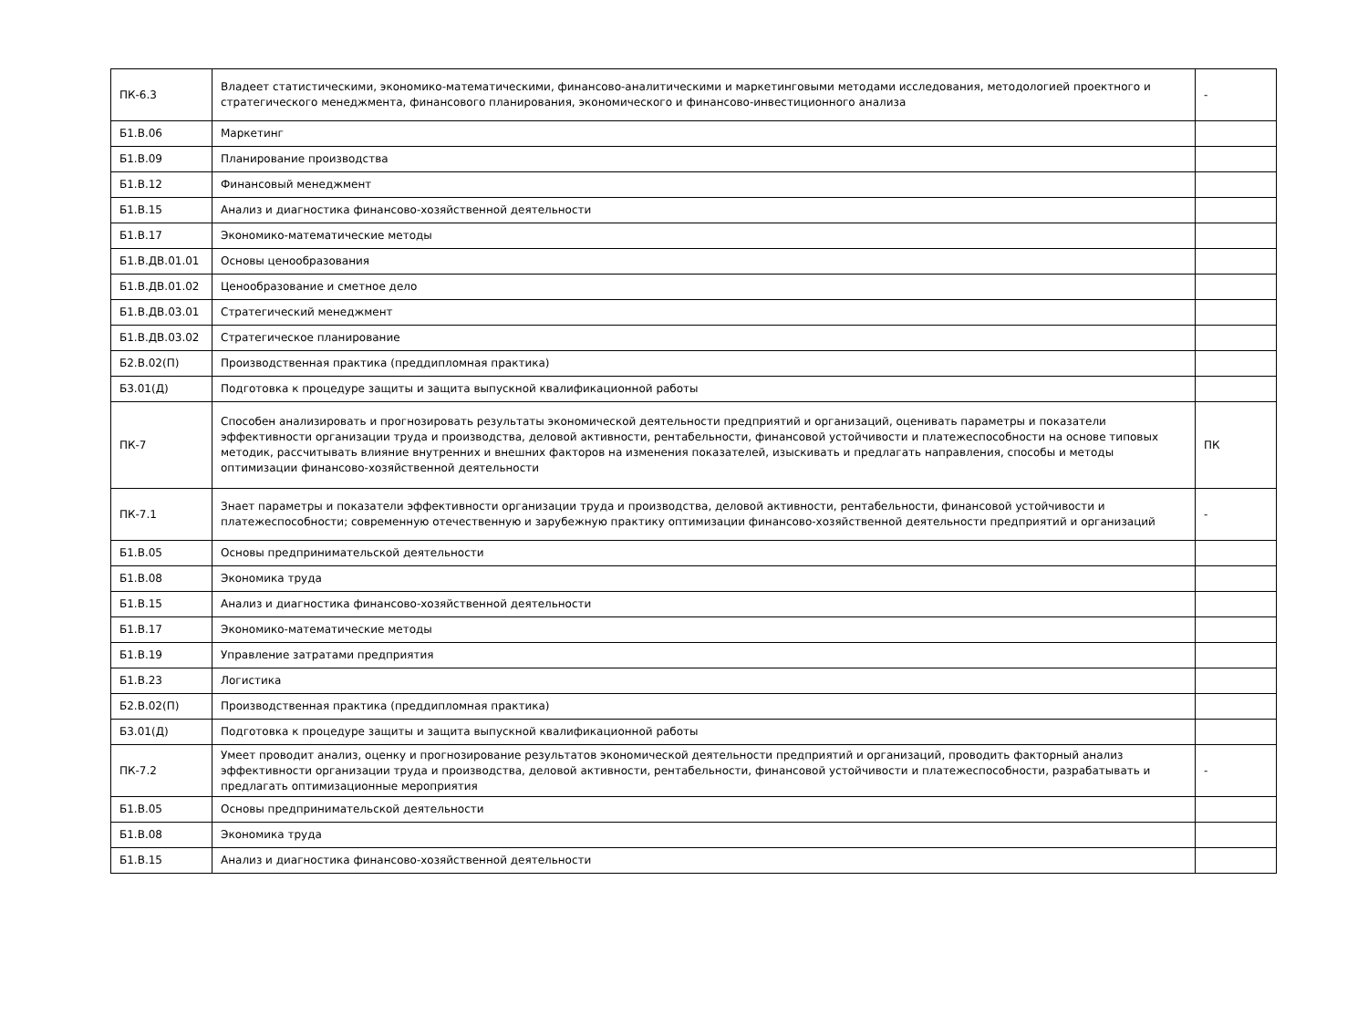| ПК-6.3 | Владеет статистическими, экономико-математическими, финансово-аналитическими и маркетинговыми методами исследования, методологией проектного и стратегического менеджмента, финансового планирования, экономического и финансово-инвестиционного анализа | - |
| Б1.В.06 | Маркетинг | |
| Б1.В.09 | Планирование производства | |
| Б1.В.12 | Финансовый менеджмент | |
| Б1.В.15 | Анализ и диагностика финансово-хозяйственной деятельности | |
| Б1.В.17 | Экономико-математические методы | |
| Б1.В.ДВ.01.01 | Основы ценообразования | |
| Б1.В.ДВ.01.02 | Ценообразование и сметное дело | |
| Б1.В.ДВ.03.01 | Стратегический менеджмент | |
| Б1.В.ДВ.03.02 | Стратегическое планирование | |
| Б2.В.02(П) | Производственная практика (преддипломная практика) | |
| Б3.01(Д) | Подготовка к процедуре защиты и защита выпускной квалификационной работы | |
| ПК-7 | Способен анализировать и прогнозировать результаты экономической деятельности предприятий и организаций, оценивать параметры и показатели эффективности организации труда и производства, деловой активности, рентабельности, финансовой устойчивости и платежеспособности на основе типовых методик, рассчитывать влияние внутренних и внешних факторов на изменения показателей, изыскивать и предлагать направления, способы и методы оптимизации финансово-хозяйственной деятельности | ПК |
| ПК-7.1 | Знает параметры и показатели эффективности организации труда и производства, деловой активности, рентабельности, финансовой устойчивости и платежеспособности; современную отечественную и зарубежную практику оптимизации финансово-хозяйственной деятельности предприятий и организаций | - |
| Б1.В.05 | Основы предпринимательской деятельности | |
| Б1.В.08 | Экономика труда | |
| Б1.В.15 | Анализ и диагностика финансово-хозяйственной деятельности | |
| Б1.В.17 | Экономико-математические методы | |
| Б1.В.19 | Управление затратами предприятия | |
| Б1.В.23 | Логистика | |
| Б2.В.02(П) | Производственная практика (преддипломная практика) | |
| Б3.01(Д) | Подготовка к процедуре защиты и защита выпускной квалификационной работы | |
| ПК-7.2 | Умеет проводит анализ, оценку и прогнозирование результатов экономической деятельности предприятий и организаций, проводить факторный анализ эффективности организации труда и производства, деловой активности, рентабельности, финансовой устойчивости и платежеспособности, разрабатывать и предлагать оптимизационные мероприятия | - |
| Б1.В.05 | Основы предпринимательской деятельности | |
| Б1.В.08 | Экономика труда | |
| Б1.В.15 | Анализ и диагностика финансово-хозяйственной деятельности | |